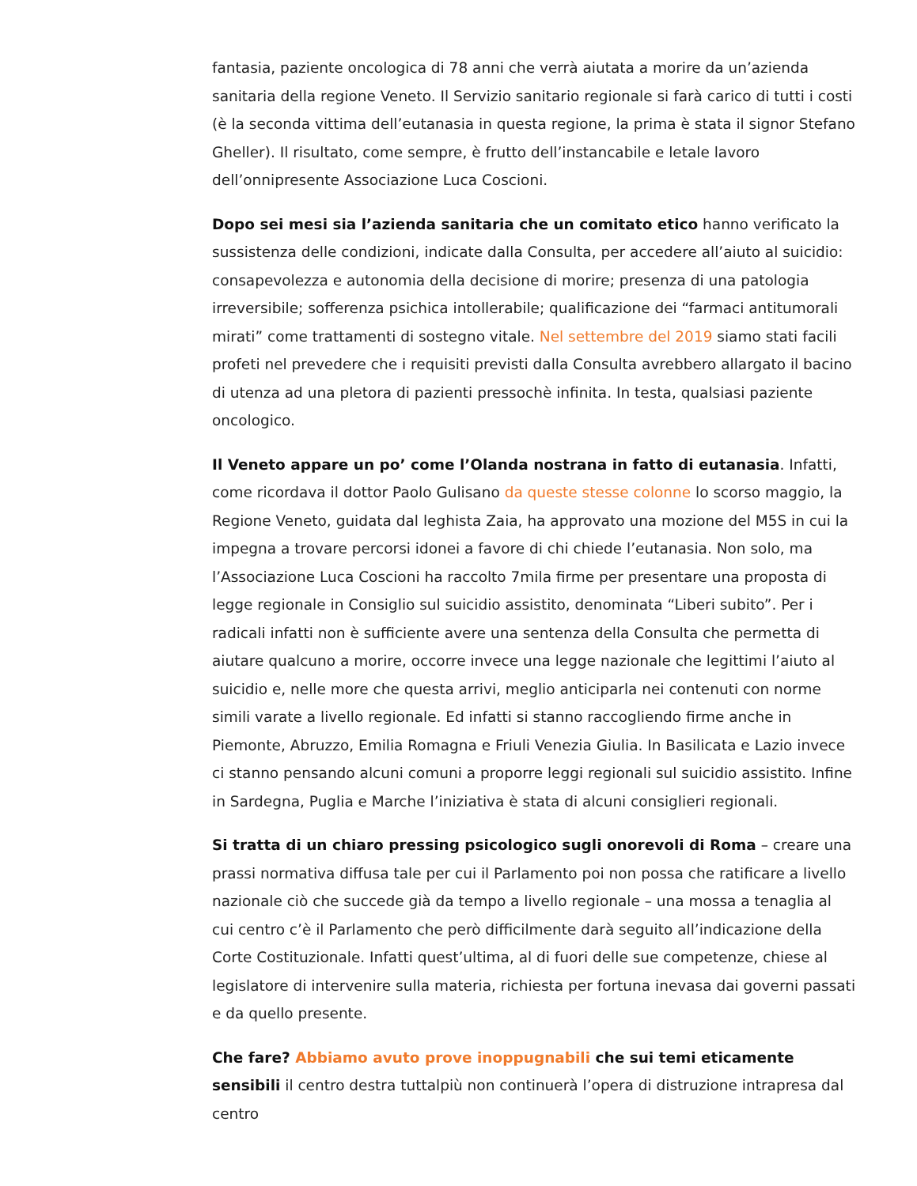fantasia, paziente oncologica di 78 anni che verrà aiutata a morire da un’azienda sanitaria della regione Veneto. Il Servizio sanitario regionale si farà carico di tutti i costi (è la seconda vittima dell’eutanasia in questa regione, la prima è stata il signor Stefano Gheller). Il risultato, come sempre, è frutto dell’instancabile e letale lavoro dell’onnipresente Associazione Luca Coscioni.
Dopo sei mesi sia l’azienda sanitaria che un comitato etico hanno verificato la sussistenza delle condizioni, indicate dalla Consulta, per accedere all’aiuto al suicidio: consapevolezza e autonomia della decisione di morire; presenza di una patologia irreversibile; sofferenza psichica intollerabile; qualificazione dei “farmaci antitumorali mirati” come trattamenti di sostegno vitale. Nel settembre del 2019 siamo stati facili profeti nel prevedere che i requisiti previsti dalla Consulta avrebbero allargato il bacino di utenza ad una pletora di pazienti pressochè infinita. In testa, qualsiasi paziente oncologico.
Il Veneto appare un po’ come l’Olanda nostrana in fatto di eutanasia. Infatti, come ricordava il dottor Paolo Gulisano da queste stesse colonne lo scorso maggio, la Regione Veneto, guidata dal leghista Zaia, ha approvato una mozione del M5S in cui la impegna a trovare percorsi idonei a favore di chi chiede l’eutanasia. Non solo, ma l’Associazione Luca Coscioni ha raccolto 7mila firme per presentare una proposta di legge regionale in Consiglio sul suicidio assistito, denominata “Liberi subito”. Per i radicali infatti non è sufficiente avere una sentenza della Consulta che permetta di aiutare qualcuno a morire, occorre invece una legge nazionale che legittimi l’aiuto al suicidio e, nelle more che questa arrivi, meglio anticiparla nei contenuti con norme simili varate a livello regionale. Ed infatti si stanno raccogliendo firme anche in Piemonte, Abruzzo, Emilia Romagna e Friuli Venezia Giulia. In Basilicata e Lazio invece ci stanno pensando alcuni comuni a proporre leggi regionali sul suicidio assistito. Infine in Sardegna, Puglia e Marche l’iniziativa è stata di alcuni consiglieri regionali.
Si tratta di un chiaro pressing psicologico sugli onorevoli di Roma – creare una prassi normativa diffusa tale per cui il Parlamento poi non possa che ratificare a livello nazionale ciò che succede già da tempo a livello regionale – una mossa a tenaglia al cui centro c’è il Parlamento che però difficilmente darà seguito all’indicazione della Corte Costituzionale. Infatti quest’ultima, al di fuori delle sue competenze, chiese al legislatore di intervenire sulla materia, richiesta per fortuna inevasa dai governi passati e da quello presente.
Che fare? Abbiamo avuto prove inoppugnabili che sui temi eticamente sensibili il centro destra tuttalpiù non continuerà l’opera di distruzione intrapresa dal centro